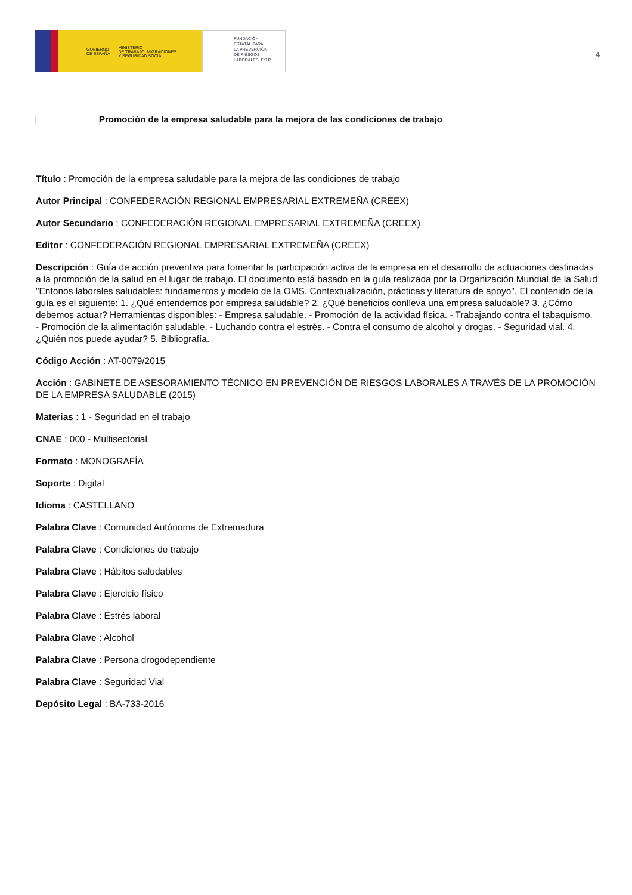GOBIERNO
DE ESPAÑA MINISTERIO
DE TRABAJO, MIGRACIONES
Y SEGURIDAD SOCIAL
FUNDACIÓN
ESTATAL PARA
LA PREVENCIÓN
DE RIESGOS
LABORALES, F.S.P.
4
Promoción de la empresa saludable para la mejora de las condiciones de trabajo
Título : Promoción de la empresa saludable para la mejora de las condiciones de trabajo
Autor Principal : CONFEDERACIÓN REGIONAL EMPRESARIAL EXTREMEÑA (CREEX)
Autor Secundario : CONFEDERACIÓN REGIONAL EMPRESARIAL EXTREMEÑA (CREEX)
Editor : CONFEDERACIÓN REGIONAL EMPRESARIAL EXTREMEÑA (CREEX)
Descripción : Guía de acción preventiva para fomentar la participación activa de la empresa en el desarrollo de actuaciones destinadas a la promoción de la salud en el lugar de trabajo. El documento está basado en la guía realizada por la Organización Mundial de la Salud "Entonos laborales saludables: fundamentos y modelo de la OMS. Contextualización, prácticas y literatura de apoyo". El contenido de la guía es el siguiente: 1. ¿Qué entendemos por empresa saludable? 2. ¿Qué beneficios conlleva una empresa saludable? 3. ¿Cómo debemos actuar? Herramientas disponibles: - Empresa saludable. - Promoción de la actividad física. - Trabajando contra el tabaquismo. - Promoción de la alimentación saludable. - Luchando contra el estrés. - Contra el consumo de alcohol y drogas. - Seguridad vial. 4. ¿Quién nos puede ayudar? 5. Bibliografía.
Código Acción : AT-0079/2015
Acción : GABINETE DE ASESORAMIENTO TÉCNICO EN PREVENCIÓN DE RIESGOS LABORALES A TRAVÉS DE LA PROMOCIÓN DE LA EMPRESA SALUDABLE (2015)
Materias : 1 - Seguridad en el trabajo
CNAE : 000 - Multisectorial
Formato : MONOGRAFÍA
Soporte : Digital
Idioma : CASTELLANO
Palabra Clave : Comunidad Autónoma de Extremadura
Palabra Clave : Condiciones de trabajo
Palabra Clave : Hábitos saludables
Palabra Clave : Ejercicio físico
Palabra Clave : Estrés laboral
Palabra Clave : Alcohol
Palabra Clave : Persona drogodependiente
Palabra Clave : Seguridad Vial
Depósito Legal : BA-733-2016